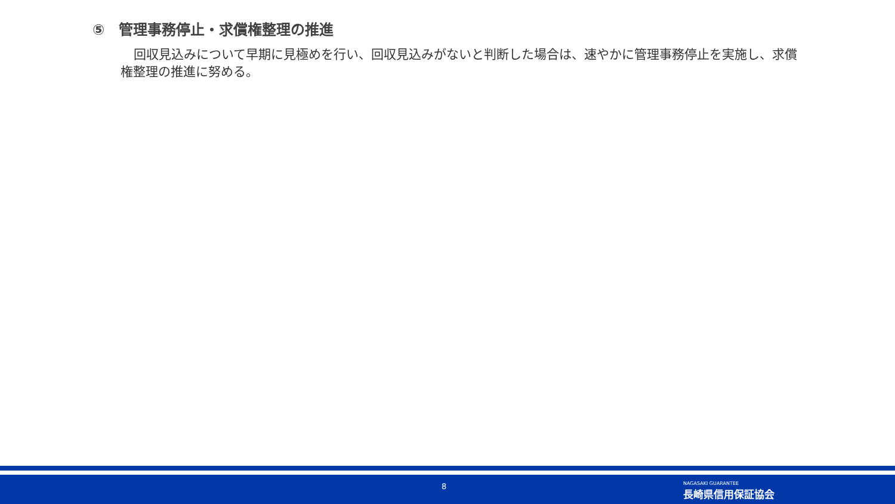⑤　管理事務停止・求償権整理の推進
回収見込みについて早期に見極めを行い、回収見込みがないと判断した場合は、速やかに管理事務停止を実施し、求償権整理の推進に努める。
8
NAGASAKI GUARANTEE
長崎県信用保証協会